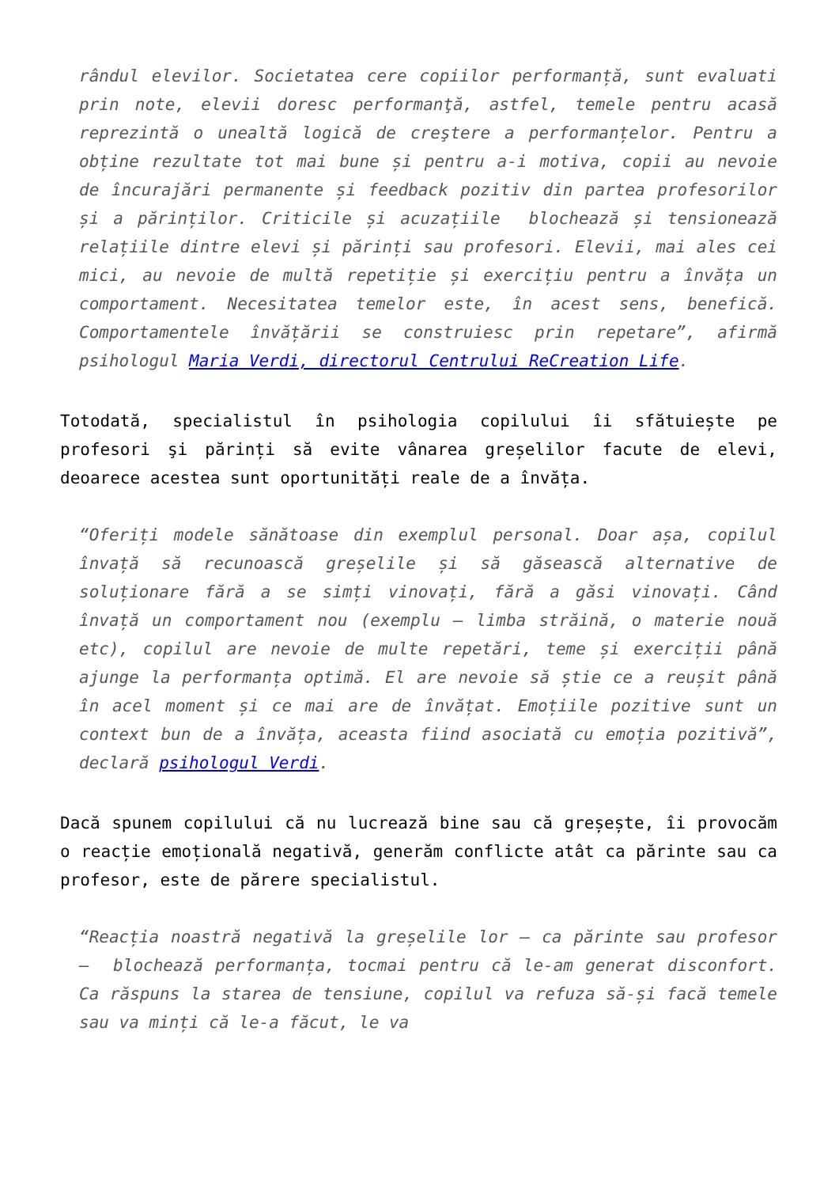rândul elevilor. Societatea cere copiilor performanță, sunt evaluati prin note, elevii doresc performanţă, astfel, temele pentru acasă reprezintă o unealtă logică de creştere a performanțelor. Pentru a obține rezultate tot mai bune și pentru a-i motiva, copii au nevoie de încurajări permanente și feedback pozitiv din partea profesorilor și a părinților. Criticile și acuzațiile blochează și tensionează relațiile dintre elevi și părinți sau profesori. Elevii, mai ales cei mici, au nevoie de multă repetiție și exercițiu pentru a învăța un comportament. Necesitatea temelor este, în acest sens, benefică. Comportamentele învățării se construiesc prin repetare”, afirmă psihologul Maria Verdi, directorul Centrului ReCreation Life.
Totodată, specialistul în psihologia copilului îi sfătuiește pe profesori şi părinți să evite vânarea greșelilor facute de elevi, deoarece acestea sunt oportunități reale de a învăța.
“Oferiți modele sănătoase din exemplul personal. Doar așa, copilul învață să recunoască greșelile și să găsească alternative de soluționare fără a se simți vinovați, fără a găsi vinovați. Când învață un comportament nou (exemplu – limba străină, o materie nouă etc), copilul are nevoie de multe repetări, teme și exerciții până ajunge la performanța optimă. El are nevoie să știe ce a reușit până în acel moment și ce mai are de învățat. Emoțiile pozitive sunt un context bun de a învăța, aceasta fiind asociată cu emoția pozitivă”, declară psihologul Verdi.
Dacă spunem copilului că nu lucrează bine sau că greșește, îi provocăm o reacție emoțională negativă, generăm conflicte atât ca părinte sau ca profesor, este de părere specialistul.
“Reacția noastră negativă la greșelile lor – ca părinte sau profesor – blochează performanța, tocmai pentru că le-am generat disconfort. Ca răspuns la starea de tensiune, copilul va refuza să-și facă temele sau va minți că le-a făcut, le va